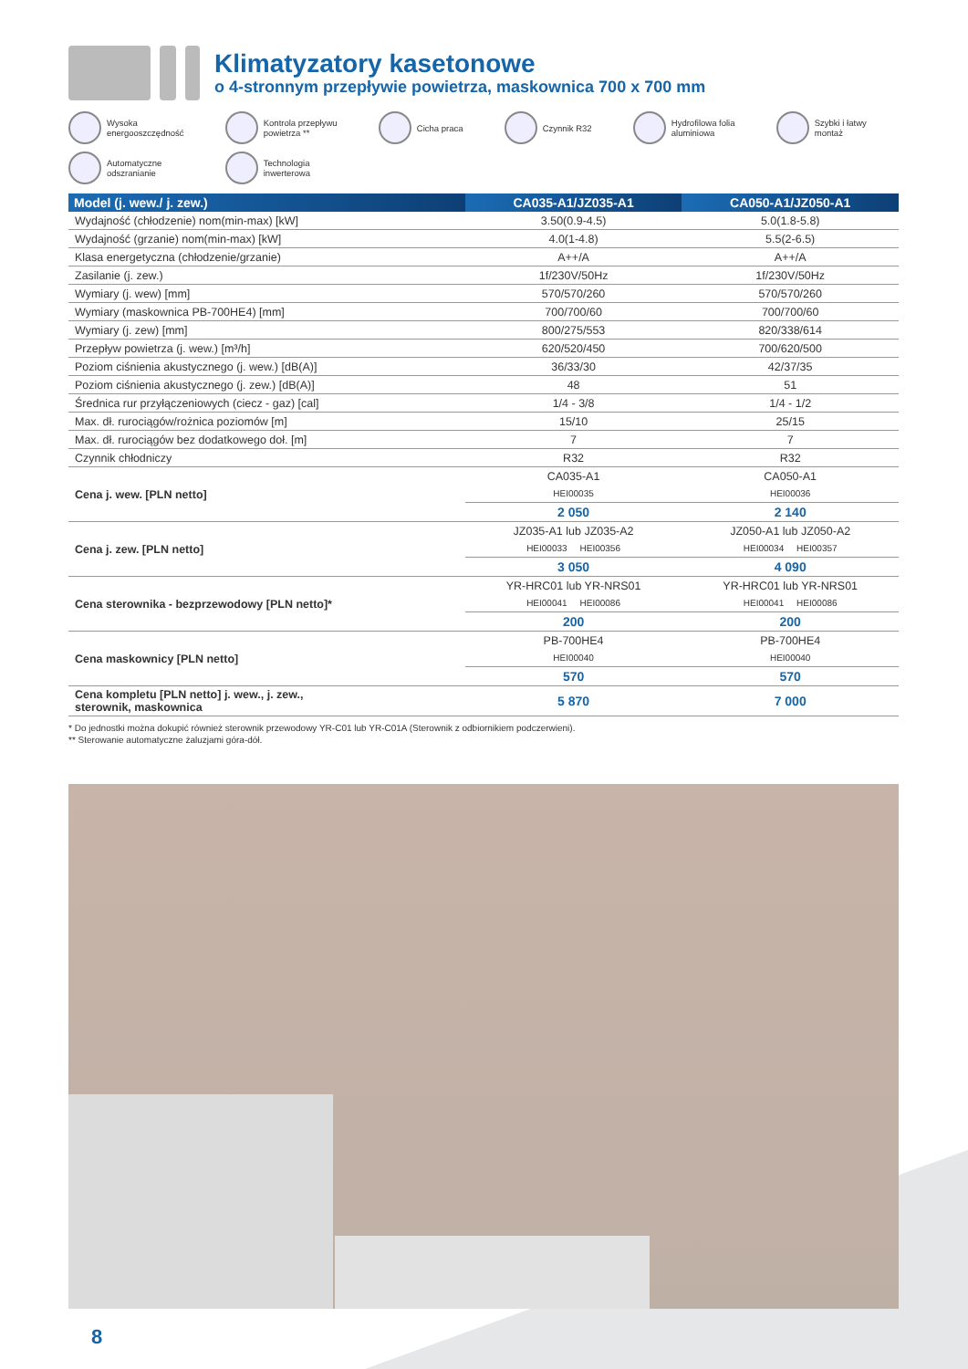Klimatyzatory kasetonowe
o 4-stronnym przepływie powietrza, maskownica 700 x 700 mm
Wysoka
energooszczędność
Kontrola przepływu
powietrza **
Cicha praca
Czynnik R32
Hydrofilowa folia
aluminiowa
Szybki i łatwy
montaż
Automatyczne
odszranianie
Technologia
inwerterowa
| Model (j. wew./ j. zew.) | CA035-A1/JZ035-A1 | CA050-A1/JZ050-A1 |
| --- | --- | --- |
| Wydajność (chłodzenie) nom(min-max) [kW] | 3.50(0.9-4.5) | 5.0(1.8-5.8) |
| Wydajność (grzanie) nom(min-max) [kW] | 4.0(1-4.8) | 5.5(2-6.5) |
| Klasa energetyczna (chłodzenie/grzanie) | A++/A | A++/A |
| Zasilanie (j. zew.) | 1f/230V/50Hz | 1f/230V/50Hz |
| Wymiary (j. wew) [mm] | 570/570/260 | 570/570/260 |
| Wymiary (maskownica PB-700HE4) [mm] | 700/700/60 | 700/700/60 |
| Wymiary (j. zew) [mm] | 800/275/553 | 820/338/614 |
| Przepływ powietrza (j. wew.) [m³/h] | 620/520/450 | 700/620/500 |
| Poziom ciśnienia akustycznego (j. wew.) [dB(A)] | 36/33/30 | 42/37/35 |
| Poziom ciśnienia akustycznego (j. zew.) [dB(A)] | 48 | 51 |
| Średnica rur przyłączeniowych (ciecz - gaz) [cal] | 1/4 - 3/8 | 1/4 - 1/2 |
| Max. dł. rurociągów/rożnica poziomów [m] | 15/10 | 25/15 |
| Max. dł. rurociągów bez dodatkowego doł. [m] | 7 | 7 |
| Czynnik chłodniczy | R32 | R32 |
| Cena j. wew. [PLN netto] | CA035-A1 | CA050-A1 |
| | HEI00035 | HEI00036 |
| | 2 050 | 2 140 |
| Cena j. zew. [PLN netto] | JZ035-A1 lub JZ035-A2 | JZ050-A1 lub JZ050-A2 |
| | HEI00033 HEI00356 | HEI00034 HEI00357 |
| | 3 050 | 4 090 |
| Cena sterownika - bezprzewodowy [PLN netto]* | YR-HRC01 lub YR-NRS01 | YR-HRC01 lub YR-NRS01 |
| | HEI00041 HEI00086 | HEI00041 HEI00086 |
| | 200 | 200 |
| Cena maskownicy [PLN netto] | PB-700HE4 | PB-700HE4 |
| | HEI00040 | HEI00040 |
| | 570 | 570 |
| Cena kompletu [PLN netto] j. wew., j. zew., sterownik, maskownica | 5 870 | 7 000 |
* Do jednostki można dokupić również sterownik przewodowy YR-C01 lub YR-C01A (Sterownik z odbiornikiem podczerwieni).
** Sterowanie automatyczne żaluzjami góra-dół.
8